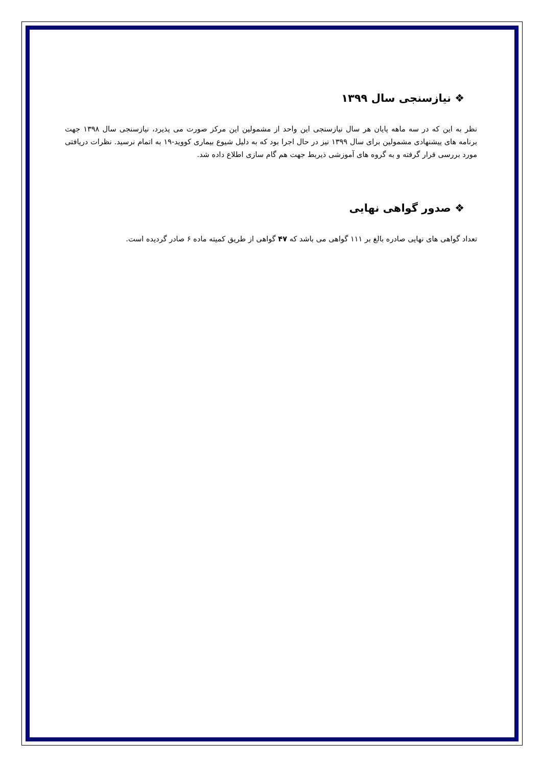❖ نیازسنجی سال ۱۳۹۹
نظر به این که در سه ماهه پایان هر سال نیازسنجی این واحد از مشمولین این مرکز صورت می پذیرد، نیازسنجی سال ۱۳۹۸ جهت برنامه های پیشنهادی مشمولین برای سال ۱۳۹۹ نیز در حال اجرا بود که به دلیل شیوع بیماری کووید-۱۹ به اتمام نرسید. نظرات دریافتی مورد بررسی قرار گرفته و به گروه های آموزشی ذیربط جهت هم گام سازی اطلاع داده شد.
❖ صدور گواهی نهایی
تعداد گواهی های نهایی صادره بالغ بر ۱۱۱ گواهی می باشد که ۴۷ گواهی از طریق کمیته ماده ۶ صادر گردیده است.